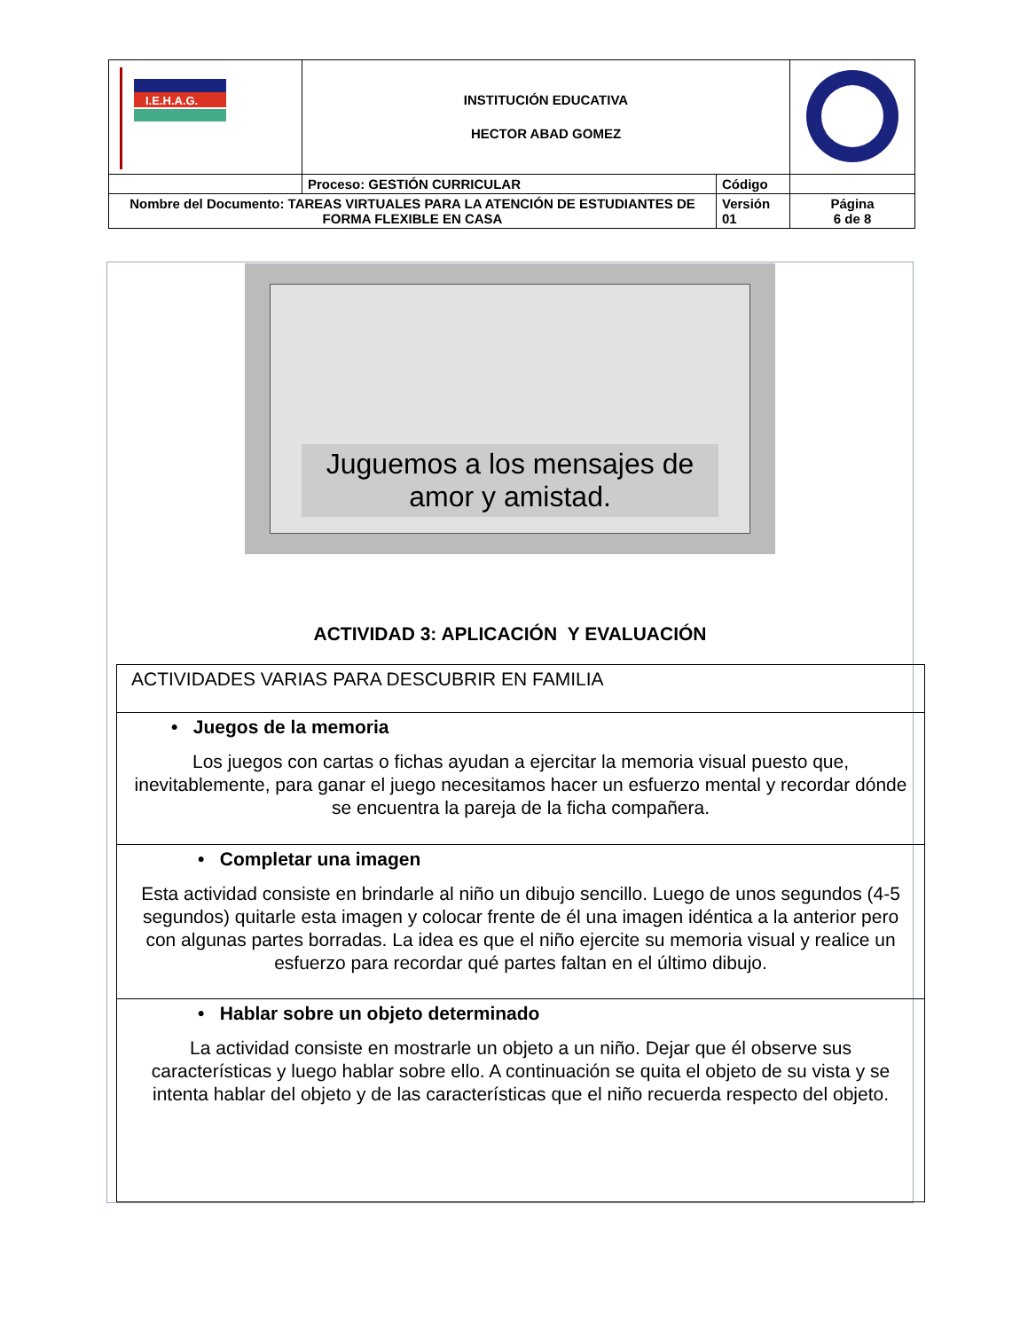| I.E.H.A.G. | INSTITUCIÓN EDUCATIVA HECTOR ABAD GOMEZ | | |
| | Proceso: GESTIÓN CURRICULAR | Código | |
| Nombre del Documento: TAREAS VIRTUALES PARA LA ATENCIÓN DE ESTUDIANTES DE FORMA FLEXIBLE EN CASA | | Versión 01 | Página 6 de 8 |
Juguemos a los mensajes de amor y amistad.
ACTIVIDAD 3: APLICACIÓN Y EVALUACIÓN
| ACTIVIDADES VARIAS PARA DESCUBRIR EN FAMILIA |
| • Juegos de la memoria Los juegos con cartas o fichas ayudan a ejercitar la memoria visual puesto que, inevitablemente, para ganar el juego necesitamos hacer un esfuerzo mental y recordar dónde se encuentra la pareja de la ficha compañera. |
| • Completar una imagen Esta actividad consiste en brindarle al niño un dibujo sencillo. Luego de unos segundos (4-5 segundos) quitarle esta imagen y colocar frente de él una imagen idéntica a la anterior pero con algunas partes borradas. La idea es que el niño ejercite su memoria visual y realice un esfuerzo para recordar qué partes faltan en el último dibujo. |
| • Hablar sobre un objeto determinado La actividad consiste en mostrarle un objeto a un niño. Dejar que él observe sus características y luego hablar sobre ello. A continuación se quita el objeto de su vista y se intenta hablar del objeto y de las características que el niño recuerda respecto del objeto. |